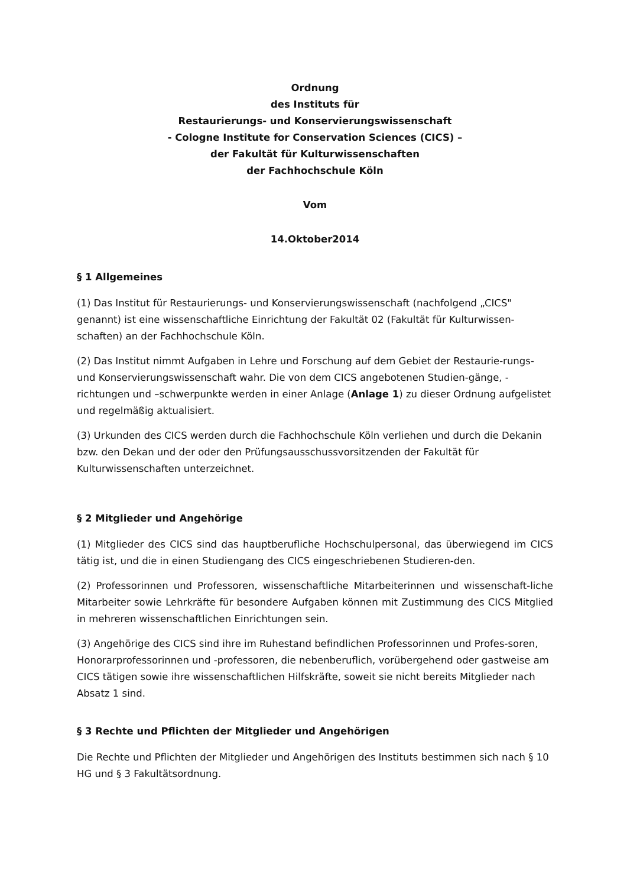Ordnung
des Instituts für
Restaurierungs- und Konservierungswissenschaft
- Cologne Institute for Conservation Sciences (CICS) –
der Fakultät für Kulturwissenschaften
der Fachhochschule Köln
Vom
14.Oktober2014
§ 1 Allgemeines
(1) Das Institut für Restaurierungs- und Konservierungswissenschaft (nachfolgend „CICS" genannt) ist eine wissenschaftliche Einrichtung der Fakultät 02 (Fakultät für Kulturwissen-schaften) an der Fachhochschule Köln.
(2) Das Institut nimmt Aufgaben in Lehre und Forschung auf dem Gebiet der Restaurie-rungs- und Konservierungswissenschaft wahr. Die von dem CICS angebotenen Studien-gänge, -richtungen und –schwerpunkte werden in einer Anlage (Anlage 1) zu dieser Ordnung aufgelistet und regelmäßig aktualisiert.
(3) Urkunden des CICS werden durch die Fachhochschule Köln verliehen und durch die Dekanin bzw. den Dekan und der oder den Prüfungsausschussvorsitzenden der Fakultät für Kulturwissenschaften unterzeichnet.
§ 2 Mitglieder und Angehörige
(1) Mitglieder des CICS sind das hauptberufliche Hochschulpersonal, das überwiegend im CICS tätig ist, und die in einen Studiengang des CICS eingeschriebenen Studieren-den.
(2) Professorinnen und Professoren, wissenschaftliche Mitarbeiterinnen und wissenschaft-liche Mitarbeiter sowie Lehrkräfte für besondere Aufgaben können mit Zustimmung des CICS Mitglied in mehreren wissenschaftlichen Einrichtungen sein.
(3) Angehörige des CICS sind ihre im Ruhestand befindlichen Professorinnen und Profes-soren, Honorarprofessorinnen und -professoren, die nebenberuflich, vorübergehend oder gastweise am CICS tätigen sowie ihre wissenschaftlichen Hilfskräfte, soweit sie nicht bereits Mitglieder nach Absatz 1 sind.
§ 3 Rechte und Pflichten der Mitglieder und Angehörigen
Die Rechte und Pflichten der Mitglieder und Angehörigen des Instituts bestimmen sich nach § 10 HG und § 3 Fakultätsordnung.